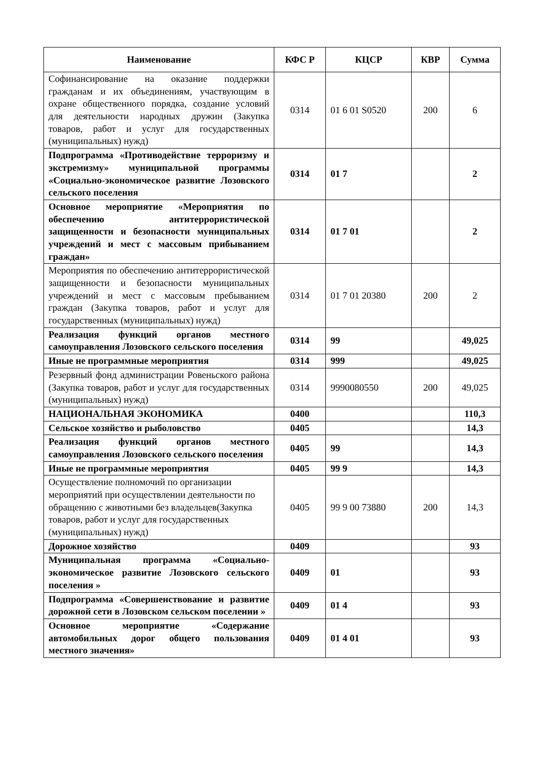| Наименование | КФС Р | КЦСР | КВР | Сумма |
| --- | --- | --- | --- | --- |
| Софинансирование на оказание поддержки гражданам и их объединениям, участвующим в охране общественного порядка, создание условий для деятельности народных дружин (Закупка товаров, работ и услуг для государственных (муниципальных) нужд) | 0314 | 01 6 01 S0520 | 200 | 6 |
| Подпрограмма «Противодействие терроризму и экстремизму» муниципальной программы «Социально-экономическое развитие Лозовского сельского поселения | 0314 | 01 7 | | 2 |
| Основное мероприятие «Мероприятия по обеспечению антитеррористической защищенности и безопасности муниципальных учреждений и мест с массовым прибыванием граждан» | 0314 | 01 7 01 | | 2 |
| Мероприятия по обеспечению антитеррористической защищенности и безопасности муниципальных учреждений и мест с массовым пребыванием граждан (Закупка товаров, работ и услуг для государственных (муниципальных) нужд) | 0314 | 01 7 01 20380 | 200 | 2 |
| Реализация функций органов местного самоуправления Лозовского сельского поселения | 0314 | 99 | | 49,025 |
| Иные не программные мероприятия | 0314 | 999 | | 49,025 |
| Резервный фонд администрации Ровеньского района (Закупка товаров, работ и услуг для государственных (муниципальных) нужд) | 0314 | 9990080550 | 200 | 49,025 |
| НАЦИОНАЛЬНАЯ ЭКОНОМИКА | 0400 | | | 110,3 |
| Сельское хозяйство и рыболовство | 0405 | | | 14,3 |
| Реализация функций органов местного самоуправления Лозовского сельского поселения | 0405 | 99 | | 14,3 |
| Иные не программные мероприятия | 0405 | 99 9 | | 14,3 |
| Осуществление полномочий по организации мероприятий при осуществлении деятельности по обращению с животными без владельцев(Закупка товаров, работ и услуг для государственных (муниципальных) нужд) | 0405 | 99 9 00 73880 | 200 | 14,3 |
| Дорожное хозяйство | 0409 | | | 93 |
| Муниципальная программа «Социально-экономическое развитие Лозовского сельского поселения » | 0409 | 01 | | 93 |
| Подпрограмма «Совершенствование и развитие дорожной сети в Лозовском сельском поселении » | 0409 | 01 4 | | 93 |
| Основное мероприятие «Содержание автомобильных дорог общего пользования местного значения» | 0409 | 01 4 01 | | 93 |